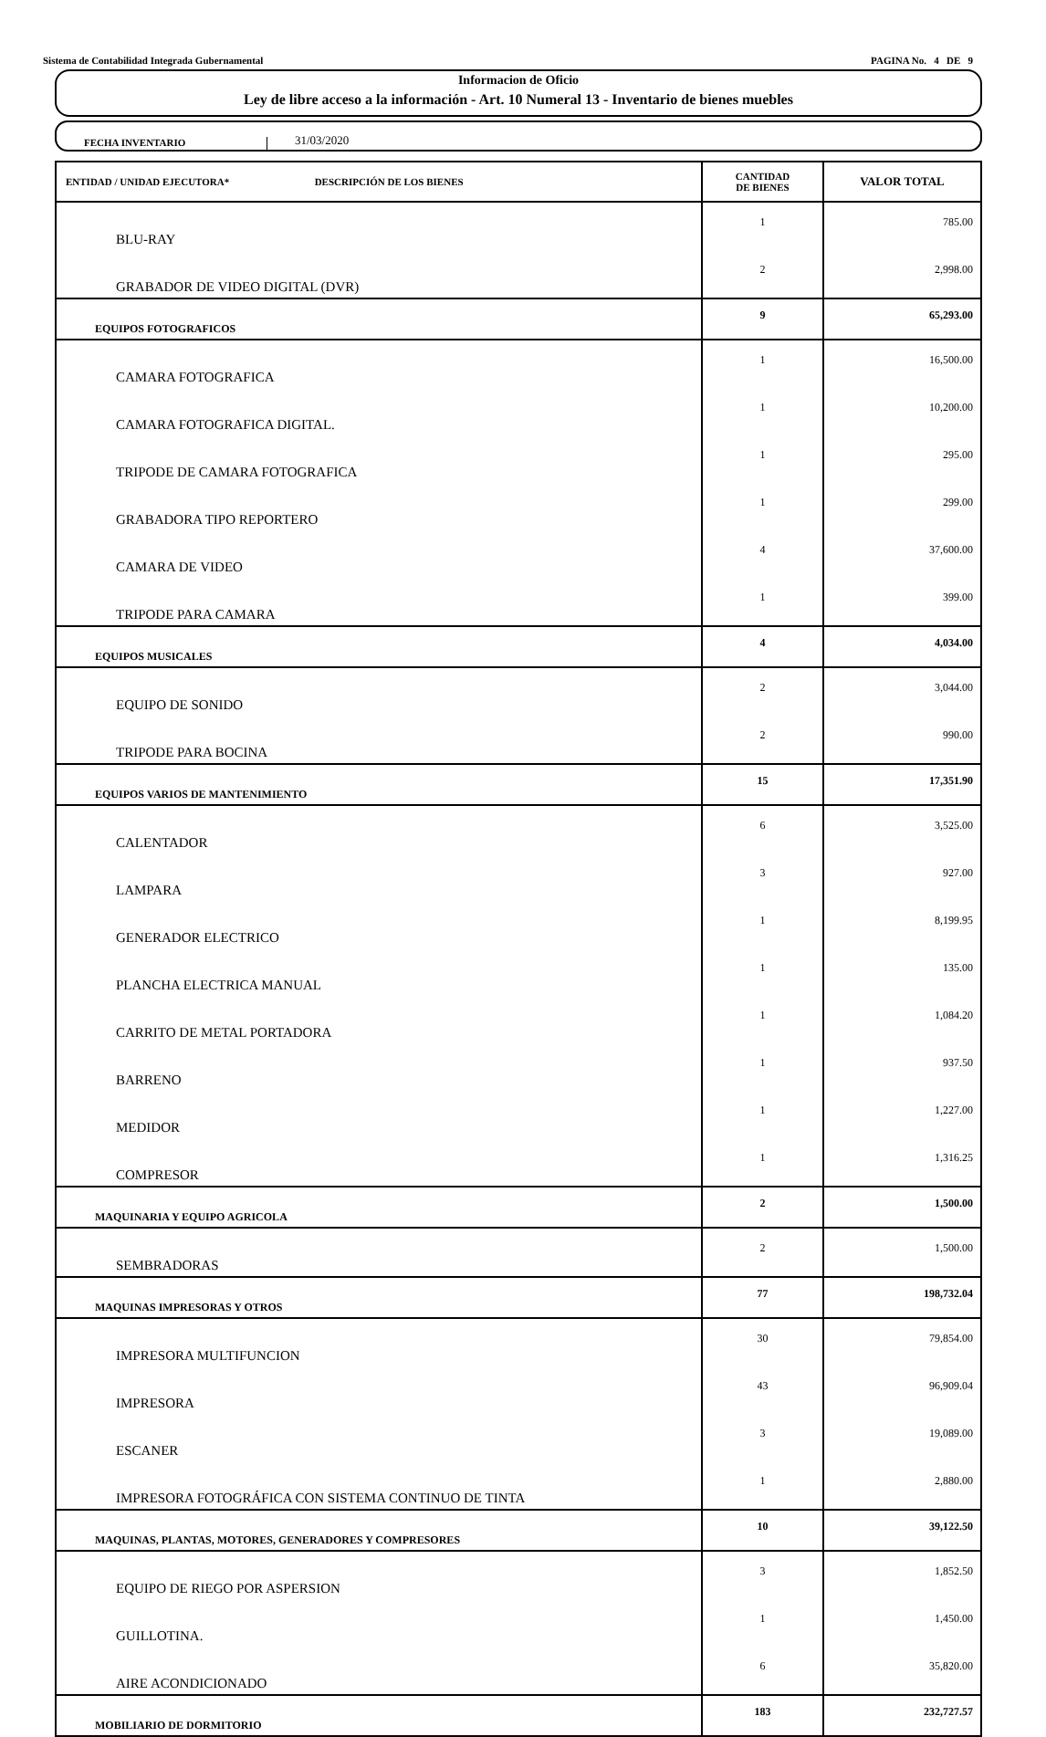Sistema de Contabilidad Integrada Gubernamental PAGINA No. 4 DE 9
Informacion de Oficio
Ley de libre acceso a la información - Art. 10 Numeral 13 - Inventario de bienes muebles
FECHA INVENTARIO
31/03/2020
| ENTIDAD / UNIDAD EJECUTORA* DESCRIPCIÓN DE LOS BIENES | CANTIDAD DE BIENES | VALOR TOTAL |
| --- | --- | --- |
| BLU-RAY | 1 | 785.00 |
| GRABADOR DE VIDEO DIGITAL (DVR) | 2 | 2,998.00 |
| EQUIPOS FOTOGRAFICOS | 9 | 65,293.00 |
| CAMARA FOTOGRAFICA | 1 | 16,500.00 |
| CAMARA FOTOGRAFICA DIGITAL. | 1 | 10,200.00 |
| TRIPODE DE CAMARA FOTOGRAFICA | 1 | 295.00 |
| GRABADORA TIPO REPORTERO | 1 | 299.00 |
| CAMARA DE VIDEO | 4 | 37,600.00 |
| TRIPODE PARA CAMARA | 1 | 399.00 |
| EQUIPOS MUSICALES | 4 | 4,034.00 |
| EQUIPO DE SONIDO | 2 | 3,044.00 |
| TRIPODE PARA BOCINA | 2 | 990.00 |
| EQUIPOS VARIOS DE MANTENIMIENTO | 15 | 17,351.90 |
| CALENTADOR | 6 | 3,525.00 |
| LAMPARA | 3 | 927.00 |
| GENERADOR ELECTRICO | 1 | 8,199.95 |
| PLANCHA ELECTRICA MANUAL | 1 | 135.00 |
| CARRITO DE METAL PORTADORA | 1 | 1,084.20 |
| BARRENO | 1 | 937.50 |
| MEDIDOR | 1 | 1,227.00 |
| COMPRESOR | 1 | 1,316.25 |
| MAQUINARIA Y EQUIPO AGRICOLA | 2 | 1,500.00 |
| SEMBRADORAS | 2 | 1,500.00 |
| MAQUINAS IMPRESORAS Y OTROS | 77 | 198,732.04 |
| IMPRESORA MULTIFUNCION | 30 | 79,854.00 |
| IMPRESORA | 43 | 96,909.04 |
| ESCANER | 3 | 19,089.00 |
| IMPRESORA FOTOGRÁFICA CON SISTEMA CONTINUO DE TINTA | 1 | 2,880.00 |
| MAQUINAS, PLANTAS, MOTORES, GENERADORES Y COMPRESORES | 10 | 39,122.50 |
| EQUIPO DE RIEGO POR ASPERSION | 3 | 1,852.50 |
| GUILLOTINA. | 1 | 1,450.00 |
| AIRE ACONDICIONADO | 6 | 35,820.00 |
| MOBILIARIO DE DORMITORIO | 183 | 232,727.57 |